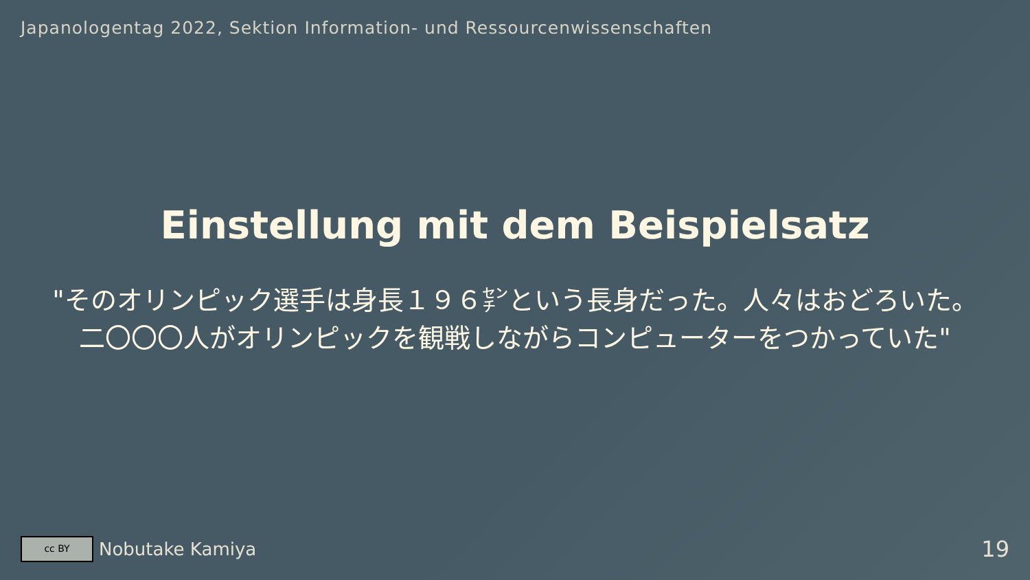Japanologentag 2022, Sektion Information- und Ressourcenwissenschaften
Einstellung mit dem Beispielsatz
"そのオリンピック選手は身長１９６㌢という長身だった。人々はおどろいた。二〇〇〇人がオリンピックを観戦しながらコンピューターをつかっていた"
cc BY
Nobutake Kamiya 19